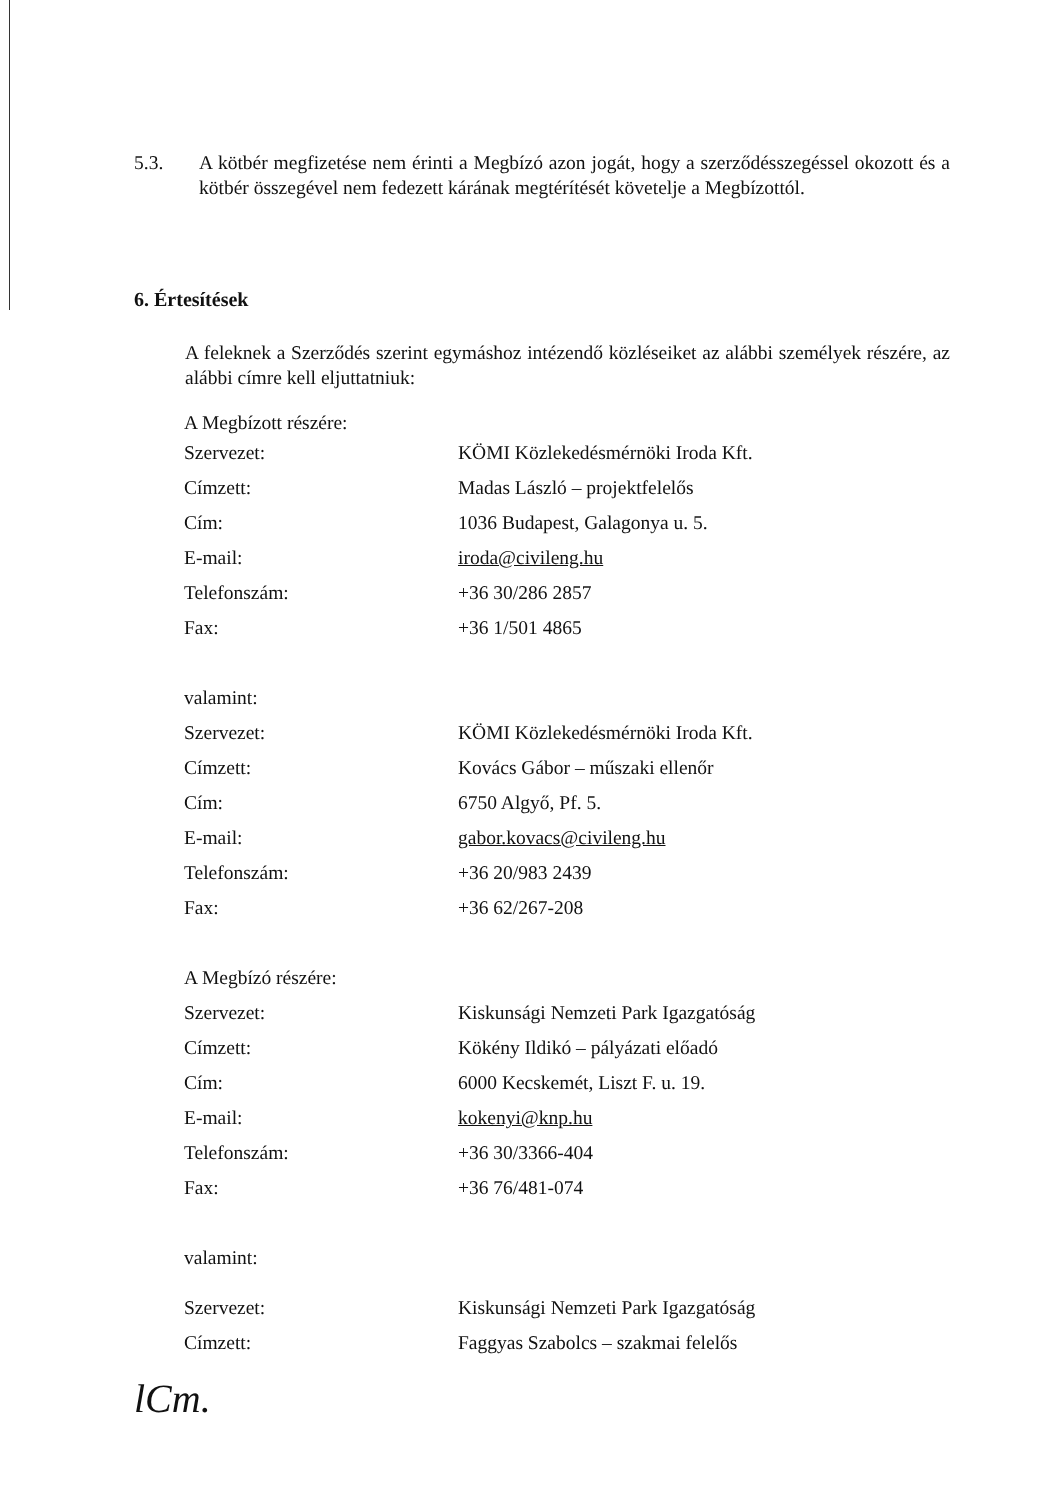5.3. A kötbér megfizetése nem érinti a Megbízó azon jogát, hogy a szerződésszegéssel okozott és a kötbér összegével nem fedezett kárának megtérítését követelje a Megbízottól.
6. Értesítések
A feleknek a Szerződés szerint egymáshoz intézendő közléseiket az alábbi személyek részére, az alábbi címre kell eljuttatniuk:
| A Megbízott részére: | |
| Szervezet: | KÖMI Közlekedésmérnöki Iroda Kft. |
| Címzett: | Madas László – projektfelelős |
| Cím: | 1036 Budapest, Galagonya u. 5. |
| E-mail: | iroda@civileng.hu |
| Telefonszám: | +36 30/286 2857 |
| Fax: | +36 1/501 4865 |
| valamint: | |
| Szervezet: | KÖMI Közlekedésmérnöki Iroda Kft. |
| Címzett: | Kovács Gábor – műszaki ellenőr |
| Cím: | 6750 Algyő, Pf. 5. |
| E-mail: | gabor.kovacs@civileng.hu |
| Telefonszám: | +36 20/983 2439 |
| Fax: | +36 62/267-208 |
| A Megbízó részére: | |
| Szervezet: | Kiskunsági Nemzeti Park Igazgatóság |
| Címzett: | Kökény Ildikó – pályázati előadó |
| Cím: | 6000 Kecskemét, Liszt F. u. 19. |
| E-mail: | kokenyi@knp.hu |
| Telefonszám: | +36 30/3366-404 |
| Fax: | +36 76/481-074 |
| valamint: | |
| Szervezet: | Kiskunsági Nemzeti Park Igazgatóság |
| Címzett: | Faggyas Szabolcs – szakmai felelős |
lCm.